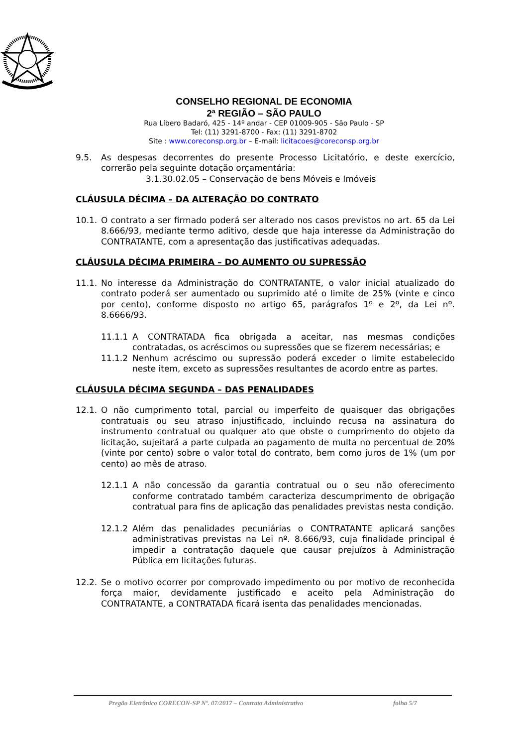CONSELHO REGIONAL DE ECONOMIA
2ª REGIÃO – SÃO PAULO
Rua Líbero Badaró, 425 - 14º andar - CEP 01009-905 - São Paulo - SP
Tel: (11) 3291-8700 - Fax: (11) 3291-8702
Site : www.coreconsp.org.br – E-mail: licitacoes@coreconsp.org.br
9.5. As despesas decorrentes do presente Processo Licitatório, e deste exercício, correrão pela seguinte dotação orçamentária:
3.1.30.02.05 – Conservação de bens Móveis e Imóveis
CLÁUSULA DÉCIMA – DA ALTERAÇÃO DO CONTRATO
10.1. O contrato a ser firmado poderá ser alterado nos casos previstos no art. 65 da Lei 8.666/93, mediante termo aditivo, desde que haja interesse da Administração do CONTRATANTE, com a apresentação das justificativas adequadas.
CLÁUSULA DÉCIMA PRIMEIRA – DO AUMENTO OU SUPRESSÃO
11.1. No interesse da Administração do CONTRATANTE, o valor inicial atualizado do contrato poderá ser aumentado ou suprimido até o limite de 25% (vinte e cinco por cento), conforme disposto no artigo 65, parágrafos 1º e 2º, da Lei nº. 8.6666/93.
11.1.1 A CONTRATADA fica obrigada a aceitar, nas mesmas condições contratadas, os acréscimos ou supressões que se fizerem necessárias; e
11.1.2 Nenhum acréscimo ou supressão poderá exceder o limite estabelecido neste item, exceto as supressões resultantes de acordo entre as partes.
CLÁUSULA DÉCIMA SEGUNDA – DAS PENALIDADES
12.1. O não cumprimento total, parcial ou imperfeito de quaisquer das obrigações contratuais ou seu atraso injustificado, incluindo recusa na assinatura do instrumento contratual ou qualquer ato que obste o cumprimento do objeto da licitação, sujeitará a parte culpada ao pagamento de multa no percentual de 20% (vinte por cento) sobre o valor total do contrato, bem como juros de 1% (um por cento) ao mês de atraso.
12.1.1 A não concessão da garantia contratual ou o seu não oferecimento conforme contratado também caracteriza descumprimento de obrigação contratual para fins de aplicação das penalidades previstas nesta condição.
12.1.2 Além das penalidades pecuniárias o CONTRATANTE aplicará sanções administrativas previstas na Lei nº. 8.666/93, cuja finalidade principal é impedir a contratação daquele que causar prejuízos à Administração Pública em licitações futuras.
12.2. Se o motivo ocorrer por comprovado impedimento ou por motivo de reconhecida força maior, devidamente justificado e aceito pela Administração do CONTRATANTE, a CONTRATADA ficará isenta das penalidades mencionadas.
Pregão Eletrônico CORECON-SP Nº. 07/2017 – Contrato Administrativo folha 5/7